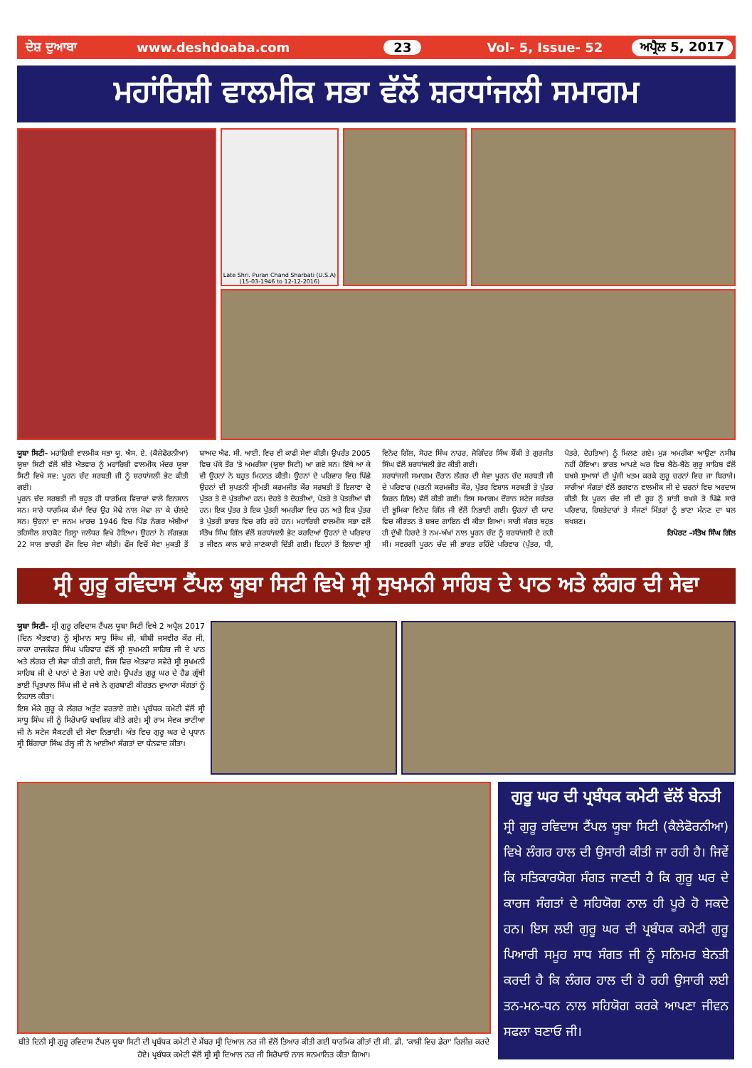ਦੇਸ਼ ਦੁਆਬਾ www.deshdoaba.com 23 Vol- 5, Issue- 52 ਅਪ੍ਰੈਲ 5, 2017
ਮਹਾਂਰਿਸ਼ੀ ਵਾਲਮੀਕ ਸਭਾ ਵੱਲੋਂ ਸ਼ਰਧਾਂਜਲੀ ਸਮਾਗਮ
Late Shri. Puran Chand Sharbati (U.S.A)
(15-03-1946 to 12-12-2016)
ਯੂਬਾ ਸਿਟੀ– ਮਹਾਂਰਿਸ਼ੀ ਵਾਲਮੀਕ ਸਭਾ ਯੂ. ਐਸ. ਏ. (ਕੈਲੇਫੋਰਨੀਆ) ਯੂਬਾ ਸਿਟੀ ਵੱਲੋਂ ਬੀਤੇ ਐਤਵਾਰ ਨੂੰ ਮਹਾਂਰਿਸ਼ੀ ਵਾਲਮੀਕ ਮੰਦਰ ਯੂਬਾ ਸਿਟੀ ਵਿਖੇ ਸਵ: ਪੂਰਨ ਚੰਦ ਸਰਬਤੀ ਜੀ ਨੂੰ ਸ਼ਰਧਾਂਜਲੀ ਭੇਟ ਕੀਤੀ ਗਈ।
ਪੂਰਨ ਚੰਦ ਸਰਬਤੀ ਜੀ ਬਹੁਤ ਹੀ ਧਾਰਮਿਕ ਵਿਚਾਰਾਂ ਵਾਲੇ ਇਨਸਾਨ ਸਨ। ਸਾਰੇ ਧਾਰਮਿਕ ਕੰਮਾਂ ਵਿਚ ਉਹ ਮੋਢੇ ਨਾਲ ਮੋਢਾ ਲਾ ਕੇ ਚੱਲਦੇ ਸਨ। ਉਹਨਾਂ ਦਾ ਜਨਮ ਮਾਰਚ 1946 ਵਿਚ ਪਿੰਡ ਨੰਗਰ ਅੰਬੀਆਂ ਤਹਿਸੀਲ ਸ਼ਾਹਕੋਟ ਜ਼ਿਲ੍ਹਾ ਜਲੰਧਰ ਵਿਖੇ ਹੋਇਆ। ਉਹਨਾਂ ਨੇ ਲੱਗਭਗ 22 ਸਾਲ ਭਾਰਤੀ ਫੌਜ ਵਿਚ ਸੇਵਾ ਕੀਤੀ। ਫੌਜ ਵਿਚੋਂ ਸੇਵਾ ਮੁਕਤੀ ਤੋਂ ਬਾਅਦ ਐਫ. ਸੀ. ਆਈ. ਵਿਚ ਵੀ ਕਾਫੀ ਸੇਵਾ ਕੀਤੀ। ਉਪਰੰਤ 2005 ਵਿਚ ਪੱਕੇ ਤੌਰ 'ਤੇ ਅਮਰੀਕਾ (ਯੂਬਾ ਸਿਟੀ) ਆ ਗਏ ਸਨ। ਇੱਥੇ ਆ ਕੇ ਵੀ ਉਹਨਾਂ ਨੇ ਬਹੁਤ ਮਿਹਨਤ ਕੀਤੀ। ਉਹਨਾਂ ਦੇ ਪਰਿਵਾਰ ਵਿਚ ਪਿੱਛੇ ਉਹਨਾਂ ਦੀ ਸੁਪਤਨੀ ਸ੍ਰੀਮਤੀ ਕਰਮਜੀਤ ਕੌਰ ਸਰਬਤੀ ਤੋਂ ਇਲਾਵਾ ਦੋ ਪੁੱਤਰ ਤੇ ਦੋ ਪੁੱਤਰੀਆਂ ਹਨ। ਦੋਹਤੇ ਤੇ ਦੋਹਤੀਆਂ, ਪੋਤਰੇ ਤੇ ਪੋਤਰੀਆਂ ਵੀ ਹਨ। ਇਕ ਪੁੱਤਰ ਤੇ ਇਕ ਪੁੱਤਰੀ ਅਮਰੀਕਾ ਵਿਚ ਹਨ ਅਤੇ ਇਕ ਪੁੱਤਰ ਤੇ ਪੁੱਤਰੀ ਭਾਰਤ ਵਿਚ ਰਹਿ ਰਹੇ ਹਨ। ਮਹਾਂਰਿਸ਼ੀ ਵਾਲਮੀਕ ਸਭਾ ਵਲੋਂ ਸੰਤੋਖ ਸਿੰਘ ਗਿੱਲ ਵੱਲੋਂ ਸ਼ਰਧਾਂਜਲੀ ਭੇਟ ਕਰਦਿਆਂ ਉਹਨਾਂ ਦੇ ਪਰਿਵਾਰ ਤ ਜੀਵਨ ਕਾਲ ਬਾਰੇ ਜਾਣਕਾਰੀ ਦਿੱਤੀ ਗਈ। ਇਹਨਾਂ ਤੋਂ ਇਲਾਵਾ ਸ੍ਰੀ ਵਿਨੋਦ ਗਿੱਲ, ਸੋਹਣ ਸਿੰਘ ਨਾਹਰ, ਜੋਗਿੰਦਰ ਸਿੰਘ ਸ਼ੌਂਕੀ ਤੇ ਗੁਰਜੀਤ ਸਿੰਘ ਵੱਲੋਂ ਸ਼ਰਧਾਂਜਲੀ ਭੇਟ ਕੀਤੀ ਗਈ।
ਸ਼ਰਧਾਂਜਲੀ ਸਮਾਗਮ ਦੌਰਾਨ ਲੰਗਰ ਦੀ ਸੇਵਾ ਪੂਰਨ ਚੰਦ ਸਰਬਤੀ ਜੀ ਦੇ ਪਰਿਵਾਰ (ਪਤਨੀ ਕਰਮਜੀਤ ਕੌਰ, ਪੁੱਤਰ ਵਿਸ਼ਾਲ ਸਰਬਤੀ ਤੇ ਪੁੱਤਰ ਕਿਰਨ ਗਿੱਲ) ਵੱਲੋਂ ਕੀਤੀ ਗਈ। ਇਸ ਸਮਾਗਮ ਦੌਰਾਨ ਸਟੇਜ ਸਕੱਤਰ ਦੀ ਭੂਮਿਕਾ ਵਿਨੋਦ ਗਿੱਲ ਜੀ ਵੱਲੋਂ ਨਿਭਾਈ ਗਈ। ਉਹਨਾਂ ਦੀ ਯਾਦ ਵਿਚ ਕੀਰਤਨ ਤੇ ਸ਼ਬਦ ਗਾਇਨ ਵੀ ਕੀਤਾ ਗਿਆ। ਸਾਰੀ ਸੰਗਤ ਬਹੁਤ ਹੀ ਦੁੱਖੀ ਹਿਰਦੇ ਤੇ ਨਮ-ਅੱਖਾਂ ਨਾਲ ਪੂਰਨ ਚੰਦ ਨੂੰ ਸ਼ਰਧਾਂਜਲੀ ਦੇ ਰਹੀ ਸੀ। ਸਵਰਗੀ ਪੂਰਨ ਚੰਦ ਜੀ ਭਾਰਤ ਰਹਿੰਦੇ ਪਰਿਵਾਰ (ਪੁੱਤਰ, ਧੀ, ਪੋਤਰੇ, ਦੋਹਤਿਆਂ) ਨੂੰ ਮਿਲਣ ਗਏ। ਮੁੜ ਅਮਰੀਕਾ ਆਉਣਾ ਨਸੀਬ ਨਹੀਂ ਹੋਇਆ। ਭਾਰਤ ਆਪਣੇ ਘਰ ਵਿਚ ਬੈਠੇ-ਬੈਠੇ ਗੁਰੂ ਸਾਹਿਬ ਵੱਲੋਂ ਬਖਸ਼ੇ ਸੁਆਸਾਂ ਦੀ ਪੂੰਜੀ ਖਤਮ ਕਰਕੇ ਗੁਰੂ ਚਰਨਾਂ ਵਿਚ ਜਾ ਬਿਰਾਜੇ। ਸਾਰੀਆਂ ਸੰਗਤਾਂ ਵੱਲੋਂ ਭਗਵਾਨ ਵਾਲਮੀਕ ਜੀ ਦੇ ਚਰਨਾਂ ਵਿਚ ਅਰਦਾਸ ਕੀਤੀ ਕਿ ਪੂਰਨ ਚੰਦ ਜੀ ਦੀ ਰੂਹ ਨੂੰ ਸ਼ਾਂਤੀ ਬਖਸ਼ੇ ਤੇ ਪਿੱਛੇ ਸਾਰੇ ਪਰਿਵਾਰ, ਰਿਸ਼ਤੇਦਾਰਾਂ ਤੇ ਸੱਜਣਾਂ ਮਿੱਤਰਾਂ ਨੂੰ ਭਾਣਾ ਮੰਨਣ ਦਾ ਬਲ ਬਖਸ਼ਣ।
ਰਿਪੋਰਟ –ਸੰਤੋਖ ਸਿੰਘ ਗਿੱਲ
ਸ੍ਰੀ ਗੁਰੂ ਰਵਿਦਾਸ ਟੈਂਪਲ ਯੂਬਾ ਸਿਟੀ ਵਿਖੇ ਸ੍ਰੀ ਸੁਖਮਨੀ ਸਾਹਿਬ ਦੇ ਪਾਠ ਅਤੇ ਲੰਗਰ ਦੀ ਸੇਵਾ
ਯੂਬਾ ਸਿਟੀ– ਸ੍ਰੀ ਗੁਰੂ ਰਵਿਦਾਸ ਟੈਂਪਲ ਯੂਬਾ ਸਿਟੀ ਵਿਖੇ 2 ਅਪ੍ਰੈਲ 2017 (ਦਿਨ ਐਤਵਾਰ) ਨੂੰ ਸ੍ਰੀਮਾਨ ਸਾਧੂ ਸਿੰਘ ਜੀ, ਬੀਬੀ ਜਸਵੀਰ ਕੌਰ ਜੀ, ਕਾਕਾ ਰਾਜਕੰਵਰ ਸਿੰਘ ਪਰਿਵਾਰ ਵੱਲੋਂ ਸ੍ਰੀ ਸੁਖਮਨੀ ਸਾਹਿਬ ਜੀ ਦੇ ਪਾਠ ਅਤੇ ਲੰਗਰ ਦੀ ਸੇਵਾ ਕੀਤੀ ਗਈ, ਜਿਸ ਵਿਚ ਐਤਵਾਰ ਸਵੇਰੇ ਸ੍ਰੀ ਸੁਖਮਨੀ ਸਾਹਿਬ ਜੀ ਦੇ ਪਾਠਾਂ ਦੇ ਭੋਗ ਪਾਏ ਗਏ। ਉਪਰੰਤ ਗੁਰੂ ਘਰ ਦੇ ਹੈਡ ਗ੍ਰੰਥੀ ਭਾਈ ਪ੍ਰਿਤਪਾਲ ਸਿੰਘ ਜੀ ਦੇ ਜਥੇ ਨੇ ਗੁਰਬਾਣੀ ਕੀਰਤਨ ਦੁਆਰਾ ਸੰਗਤਾਂ ਨੂੰ ਨਿਹਾਲ ਕੀਤਾ।
ਇਸ ਮੌਕੇ ਗੁਰੂ ਕੇ ਲੰਗਰ ਅਤੁੱਟ ਵਰਤਾਏ ਗਏ। ਪ੍ਰਬੰਧਕ ਕਮੇਟੀ ਵੱਲੋਂ ਸ੍ਰੀ ਸਾਧੂ ਸਿੰਘ ਜੀ ਨੂੰ ਸਿਰੋਪਾਓ ਬਖਸ਼ਿਸ਼ ਕੀਤੇ ਗਏ। ਸ੍ਰੀ ਰਾਮ ਸੇਵਕ ਭਾਟੀਆ ਜੀ ਨੇ ਸਟੇਜ ਸੈਕਟਰੀ ਦੀ ਸੇਵਾ ਨਿਭਾਈ। ਅੰਤ ਵਿਚ ਗੁਰੂ ਘਰ ਦੇ ਪ੍ਰਧਾਨ ਸ੍ਰੀ ਸ਼ਿੰਗਾਰਾ ਸਿੰਘ ਰੱਲ੍ਹ ਜੀ ਨੇ ਆਈਆਂ ਸੰਗਤਾਂ ਦਾ ਧੰਨਵਾਦ ਕੀਤਾ।
ਬੀਤੇ ਦਿਨੀ ਸ੍ਰੀ ਗੁਰੂ ਰਵਿਦਾਸ ਟੈਂਪਲ ਯੂਬਾ ਸਿਟੀ ਦੀ ਪ੍ਰਬੰਧਕ ਕਮੇਟੀ ਦੇ ਮੈਂਬਰ ਸ੍ਰੀ ਦਿਆਲ ਨਰ ਜੀ ਵੱਲੋਂ ਤਿਆਰ ਕੀਤੀ ਗਈ ਧਾਰਮਿਕ ਗੀਤਾਂ ਦੀ ਸੀ. ਡੀ. 'ਕਾਸ਼ੀ ਵਿਚ ਡੇਰਾ' ਰਿਲੀਜ਼ ਕਰਦੇ ਹੋਏ। ਪ੍ਰਬੰਧਕ ਕਮੇਟੀ ਵੱਲੋਂ ਸ੍ਰੀ ਸ੍ਰੀ ਦਿਆਲ ਨਰ ਜੀ ਸਿਰੋਪਾਓ ਨਾਲ ਸਨਮਾਨਿਤ ਕੀਤਾ ਗਿਆ।
ਗੁਰੂ ਘਰ ਦੀ ਪ੍ਰਬੰਧਕ ਕਮੇਟੀ ਵੱਲੋਂ ਬੇਨਤੀ
ਸ੍ਰੀ ਗੁਰੂ ਰਵਿਦਾਸ ਟੈਂਪਲ ਯੂਬਾ ਸਿਟੀ (ਕੈਲੇਫੋਰਨੀਆ) ਵਿਖੇ ਲੰਗਰ ਹਾਲ ਦੀ ਉਸਾਰੀ ਕੀਤੀ ਜਾ ਰਹੀ ਹੈ। ਜਿਵੇਂ ਕਿ ਸਤਿਕਾਰਯੋਗ ਸੰਗਤ ਜਾਣਦੀ ਹੈ ਕਿ ਗੁਰੂ ਘਰ ਦੇ ਕਾਰਜ ਸੰਗਤਾਂ ਦੇ ਸਹਿਯੋਗ ਨਾਲ ਹੀ ਪੂਰੇ ਹੋ ਸਕਦੇ ਹਨ। ਇਸ ਲਈ ਗੁਰੂ ਘਰ ਦੀ ਪ੍ਰਬੰਧਕ ਕਮੇਟੀ ਗੁਰੂ ਪਿਆਰੀ ਸਮੂਹ ਸਾਧ ਸੰਗਤ ਜੀ ਨੂੰ ਸਨਿਮਰ ਬੇਨਤੀ ਕਰਦੀ ਹੈ ਕਿ ਲੰਗਰ ਹਾਲ ਦੀ ਹੋ ਰਹੀ ਉਸਾਰੀ ਲਈ ਤਨ-ਮਨ-ਧਨ ਨਾਲ ਸਹਿਯੋਗ ਕਰਕੇ ਆਪਣਾ ਜੀਵਨ ਸਫਲਾ ਬਣਾਓ ਜੀ।